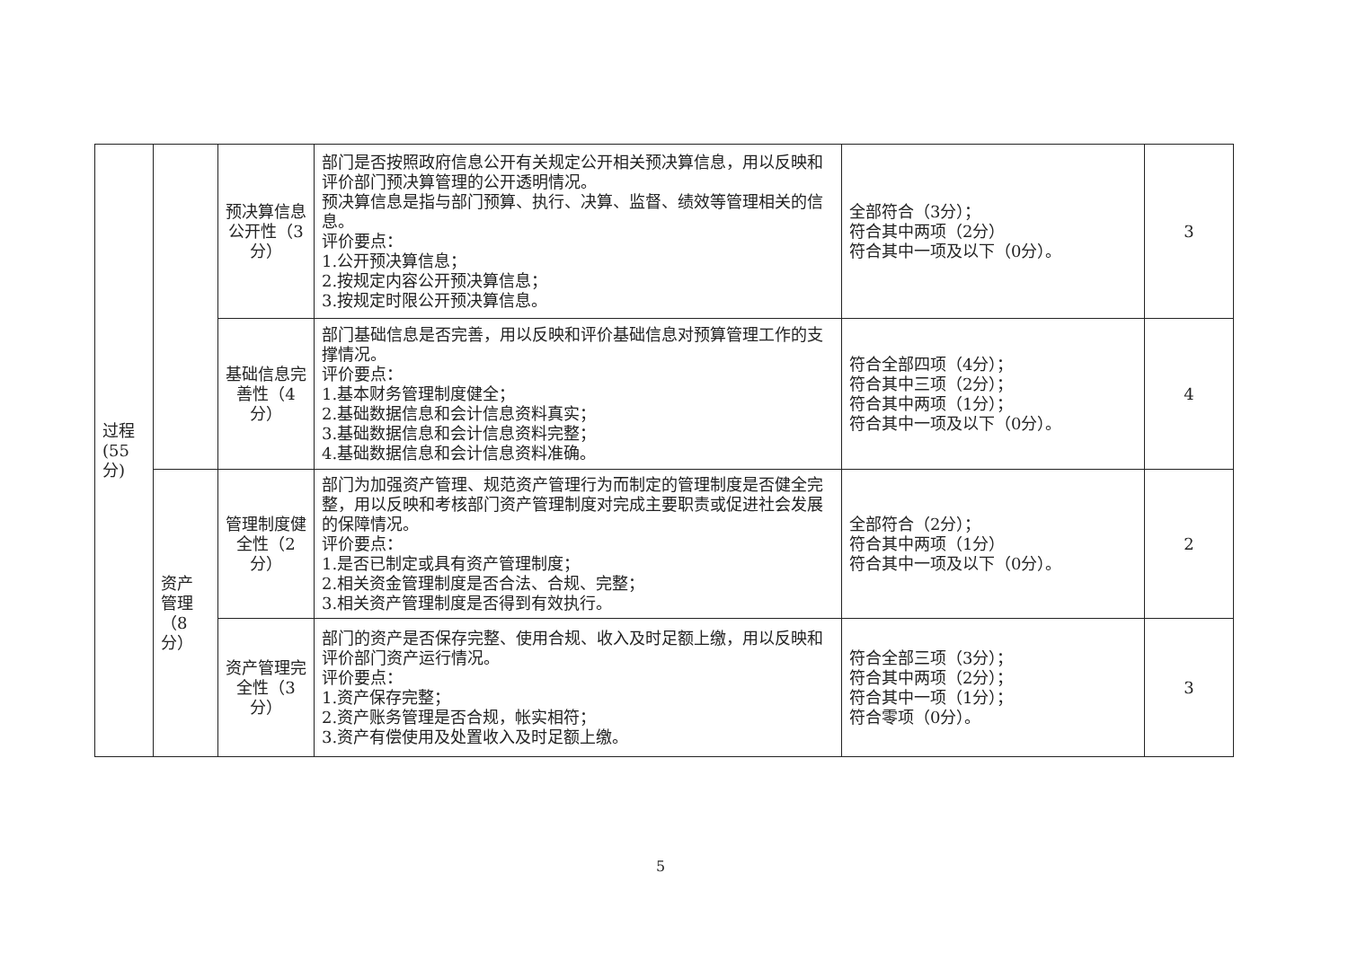| 过程 (55 分) | | 预决算信息公开性（3分） | 部门是否按照政府信息公开有关规定公开相关预决算信息，用以反映和评价部门预决算管理的公开透明情况。 预决算信息是指与部门预算、执行、决算、监督、绩效等管理相关的信息。 评价要点： 1.公开预决算信息； 2.按规定内容公开预决算信息； 3.按规定时限公开预决算信息。 | 全部符合（3分）； 符合其中两项（2分） 符合其中一项及以下（0分）。 | 3 |
| | | 基础信息完善性（4分） | 部门基础信息是否完善，用以反映和评价基础信息对预算管理工作的支撑情况。 评价要点： 1.基本财务管理制度健全； 2.基础数据信息和会计信息资料真实； 3.基础数据信息和会计信息资料完整； 4.基础数据信息和会计信息资料准确。 | 符合全部四项（4分）； 符合其中三项（2分）； 符合其中两项（1分）； 符合其中一项及以下（0分）。 | 4 |
| | 资产 管理 （8 分） | 管理制度健全性（2分） | 部门为加强资产管理、规范资产管理行为而制定的管理制度是否健全完整，用以反映和考核部门资产管理制度对完成主要职责或促进社会发展的保障情况。 评价要点： 1.是否已制定或具有资产管理制度； 2.相关资金管理制度是否合法、合规、完整； 3.相关资产管理制度是否得到有效执行。 | 全部符合（2分）； 符合其中两项（1分） 符合其中一项及以下（0分）。 | 2 |
| | | 资产管理完全性（3分） | 部门的资产是否保存完整、使用合规、收入及时足额上缴，用以反映和评价部门资产运行情况。 评价要点： 1.资产保存完整； 2.资产账务管理是否合规，帐实相符； 3.资产有偿使用及处置收入及时足额上缴。 | 符合全部三项（3分）； 符合其中两项（2分）； 符合其中一项（1分）； 符合零项（0分）。 | 3 |
5